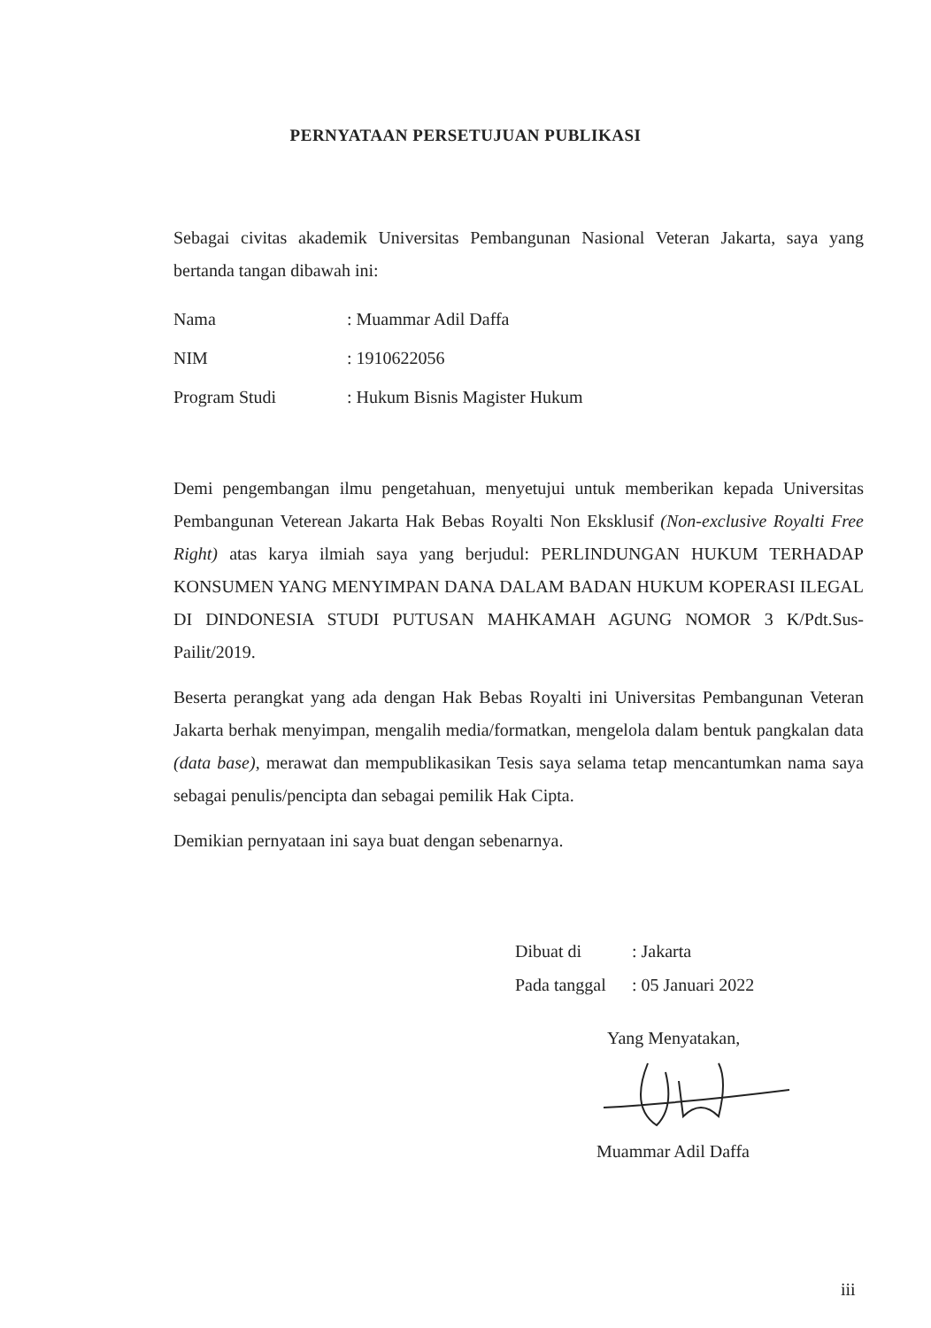PERNYATAAN PERSETUJUAN PUBLIKASI
Sebagai civitas akademik Universitas Pembangunan Nasional Veteran Jakarta, saya yang bertanda tangan dibawah ini:
Nama: Muammar Adil Daffa
NIM: 1910622056
Program Studi: Hukum Bisnis Magister Hukum
Demi pengembangan ilmu pengetahuan, menyetujui untuk memberikan kepada Universitas Pembangunan Veterean Jakarta Hak Bebas Royalti Non Eksklusif (Non-exclusive Royalti Free Right) atas karya ilmiah saya yang berjudul: PERLINDUNGAN HUKUM TERHADAP KONSUMEN YANG MENYIMPAN DANA DALAM BADAN HUKUM KOPERASI ILEGAL DI DINDONESIA STUDI PUTUSAN MAHKAMAH AGUNG NOMOR 3 K/Pdt.Sus-Pailit/2019.
Beserta perangkat yang ada dengan Hak Bebas Royalti ini Universitas Pembangunan Veteran Jakarta berhak menyimpan, mengalih media/formatkan, mengelola dalam bentuk pangkalan data (data base), merawat dan mempublikasikan Tesis saya selama tetap mencantumkan nama saya sebagai penulis/pencipta dan sebagai pemilik Hak Cipta.
Demikian pernyataan ini saya buat dengan sebenarnya.
Dibuat di: Jakarta
Pada tanggal: 05 Januari 2022
Yang Menyatakan,
Muammar Adil Daffa
iii